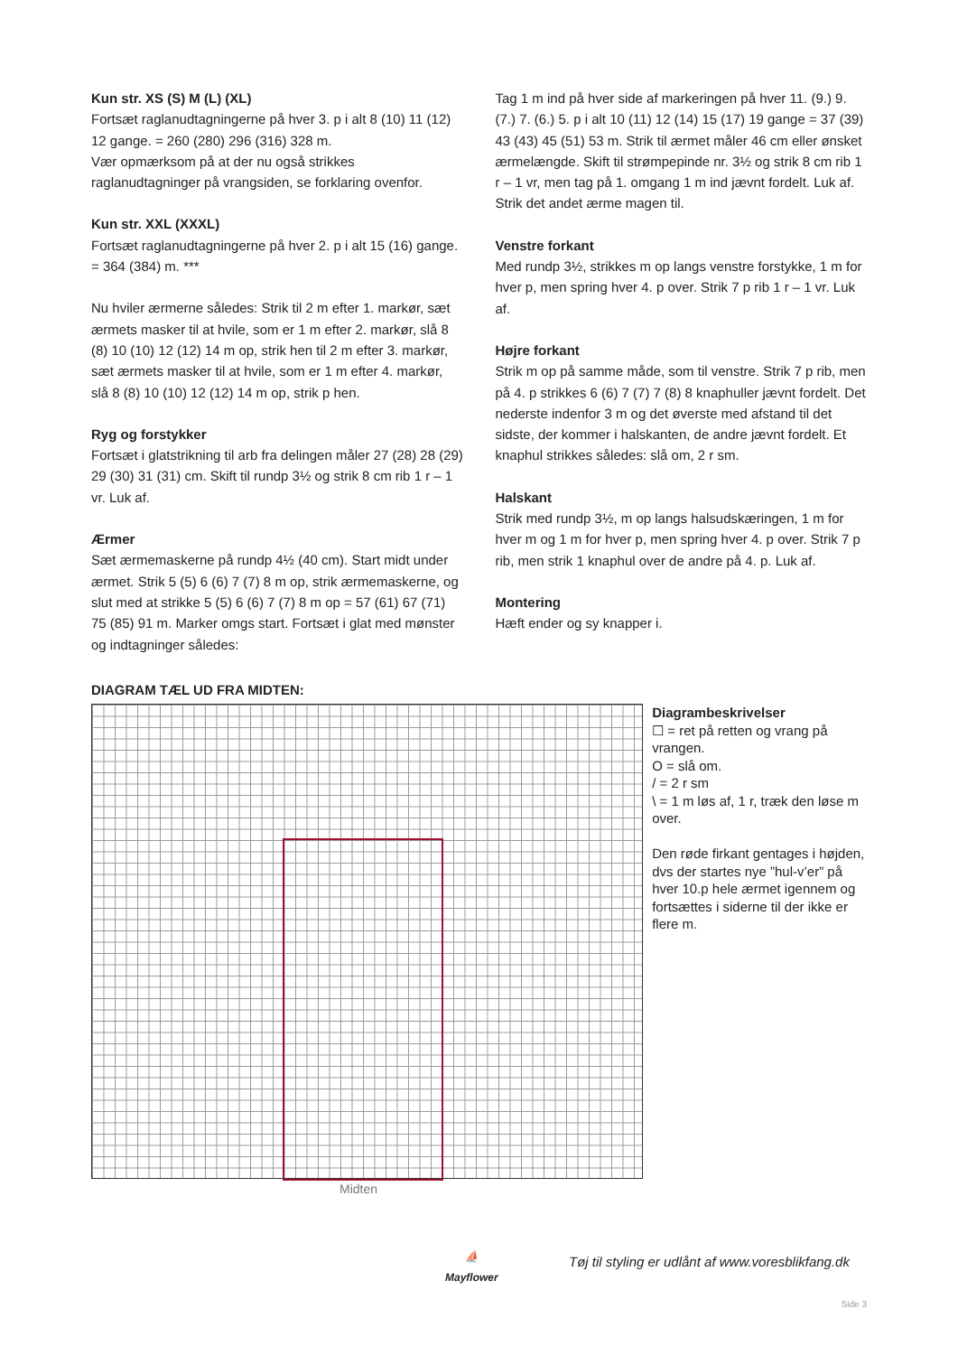Kun str. XS (S) M (L) (XL)
Fortsæt raglanudtagningerne på hver 3. p i alt 8 (10) 11 (12) 12 gange. = 260 (280) 296 (316) 328 m.
Vær opmærksom på at der nu også strikkes raglanudtagninger på vrangsiden, se forklaring ovenfor.
Kun str. XXL (XXXL)
Fortsæt raglanudtagningerne på hver 2. p i alt 15 (16) gange. = 364 (384) m. ***
Nu hviler ærmerne således: Strik til 2 m efter 1. markør, sæt ærmets masker til at hvile, som er 1 m efter 2. markør, slå 8 (8) 10 (10) 12 (12) 14 m op, strik hen til 2 m efter 3. markør, sæt ærmets masker til at hvile, som er 1 m efter 4. markør, slå 8 (8) 10 (10) 12 (12) 14 m op, strik p hen.
Ryg og forstykker
Fortsæt i glatstrikning til arb fra delingen måler 27 (28) 28 (29) 29 (30) 31 (31) cm. Skift til rundp 3½ og strik 8 cm rib 1 r – 1 vr. Luk af.
Ærmer
Sæt ærmemaskerne på rundp 4½ (40 cm). Start midt under ærmet. Strik 5 (5) 6 (6) 7 (7) 8 m op, strik ærmemaskerne, og slut med at strikke 5 (5) 6 (6) 7 (7) 8 m op = 57 (61) 67 (71) 75 (85) 91 m. Marker omgs start. Fortsæt i glat med mønster og indtagninger således:
Tag 1 m ind på hver side af markeringen på hver 11. (9.) 9. (7.) 7. (6.) 5. p i alt 10 (11) 12 (14) 15 (17) 19 gange = 37 (39) 43 (43) 45 (51) 53 m. Strik til ærmet måler 46 cm eller ønsket ærmelængde. Skift til strømpepinde nr. 3½ og strik 8 cm rib 1 r – 1 vr, men tag på 1. omgang 1 m ind jævnt fordelt. Luk af. Strik det andet ærme magen til.
Venstre forkant
Med rundp 3½, strikkes m op langs venstre forstykke, 1 m for hver p, men spring hver 4. p over. Strik 7 p rib 1 r – 1 vr. Luk af.
Højre forkant
Strik m op på samme måde, som til venstre. Strik 7 p rib, men på 4. p strikkes 6 (6) 7 (7) 7 (8) 8 knaphuller jævnt fordelt. Det nederste indenfor 3 m og det øverste med afstand til det sidste, der kommer i halskanten, de andre jævnt fordelt. Et knaphul strikkes således: slå om, 2 r sm.
Halskant
Strik med rundp 3½, m op langs halsudskæringen, 1 m for hver m og 1 m for hver p, men spring hver 4. p over. Strik 7 p rib, men strik 1 knaphul over de andre på 4. p. Luk af.
Montering
Hæft ender og sy knapper i.
DIAGRAM TÆL UD FRA MIDTEN:
Diagrambeskrivelser
☐ = ret på retten og vrang på vrangen.
O = slå om.
/ = 2 r sm
\ = 1 m løs af, 1 r, træk den løse m over.
Den røde firkant gentages i højden, dvs der startes nye ”hul-v’er” på hver 10.p hele ærmet igennem og fortsættes i siderne til der ikke er flere m.
Midten
⛵
Mayflower
Tøj til styling er udlånt af www.voresblikfang.dk
Side 3